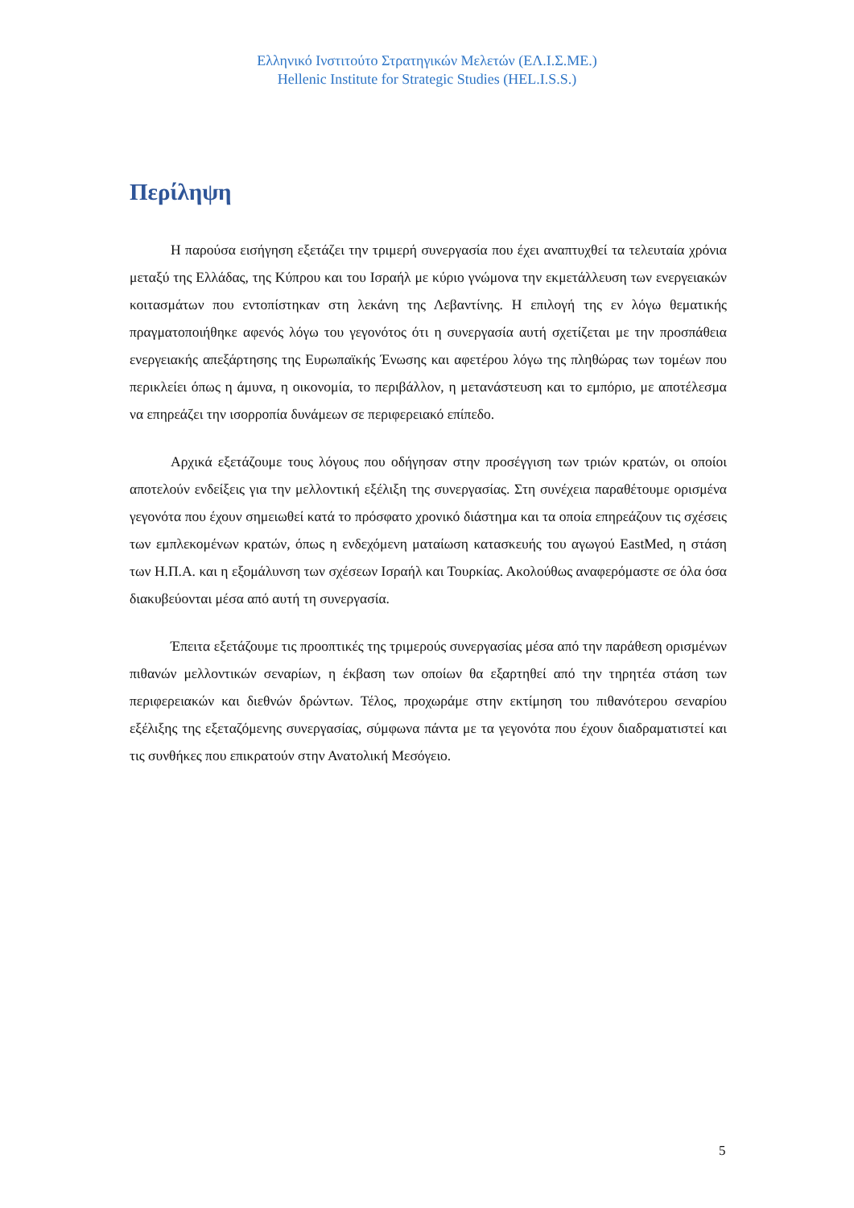Ελληνικό Ινστιτούτο Στρατηγικών Μελετών (ΕΛ.Ι.Σ.ΜΕ.)
Hellenic Institute for Strategic Studies (HEL.I.S.S.)
Περίληψη
Η παρούσα εισήγηση εξετάζει την τριμερή συνεργασία που έχει αναπτυχθεί τα τελευταία χρόνια μεταξύ της Ελλάδας, της Κύπρου και του Ισραήλ με κύριο γνώμονα την εκμετάλλευση των ενεργειακών κοιτασμάτων που εντοπίστηκαν στη λεκάνη της Λεβαντίνης. Η επιλογή της εν λόγω θεματικής πραγματοποιήθηκε αφενός λόγω του γεγονότος ότι η συνεργασία αυτή σχετίζεται με την προσπάθεια ενεργειακής απεξάρτησης της Ευρωπαϊκής Ένωσης και αφετέρου λόγω της πληθώρας των τομέων που περικλείει όπως η άμυνα, η οικονομία, το περιβάλλον, η μετανάστευση και το εμπόριο, με αποτέλεσμα να επηρεάζει την ισορροπία δυνάμεων σε περιφερειακό επίπεδο.
Αρχικά εξετάζουμε τους λόγους που οδήγησαν στην προσέγγιση των τριών κρατών, οι οποίοι αποτελούν ενδείξεις για την μελλοντική εξέλιξη της συνεργασίας. Στη συνέχεια παραθέτουμε ορισμένα γεγονότα που έχουν σημειωθεί κατά το πρόσφατο χρονικό διάστημα και τα οποία επηρεάζουν τις σχέσεις των εμπλεκομένων κρατών, όπως η ενδεχόμενη ματαίωση κατασκευής του αγωγού EastMed, η στάση των Η.Π.Α. και η εξομάλυνση των σχέσεων Ισραήλ και Τουρκίας. Ακολούθως αναφερόμαστε σε όλα όσα διακυβεύονται μέσα από αυτή τη συνεργασία.
Έπειτα εξετάζουμε τις προοπτικές της τριμερούς συνεργασίας μέσα από την παράθεση ορισμένων πιθανών μελλοντικών σεναρίων, η έκβαση των οποίων θα εξαρτηθεί από την τηρητέα στάση των περιφερειακών και διεθνών δρώντων. Τέλος, προχωράμε στην εκτίμηση του πιθανότερου σεναρίου εξέλιξης της εξεταζόμενης συνεργασίας, σύμφωνα πάντα με τα γεγονότα που έχουν διαδραματιστεί και τις συνθήκες που επικρατούν στην Ανατολική Μεσόγειο.
5